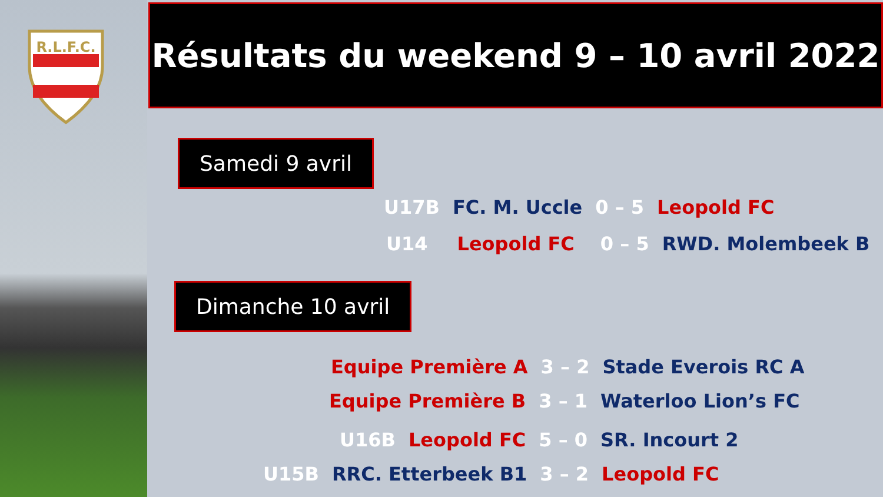R.L.F.C.
Résultats du weekend 9 – 10 avril 2022
Samedi 9 avril
U17B FC. M. Uccle 0 – 5 Leopold FC
U14 Leopold FC 0 – 5 RWD. Molembeek B
Dimanche 10 avril
Equipe Première A 3 – 2 Stade Everois RC A
Equipe Première B 3 – 1 Waterloo Lion’s FC
U16B Leopold FC 5 – 0 SR. Incourt 2
U15B RRC. Etterbeek B1 3 – 2 Leopold FC